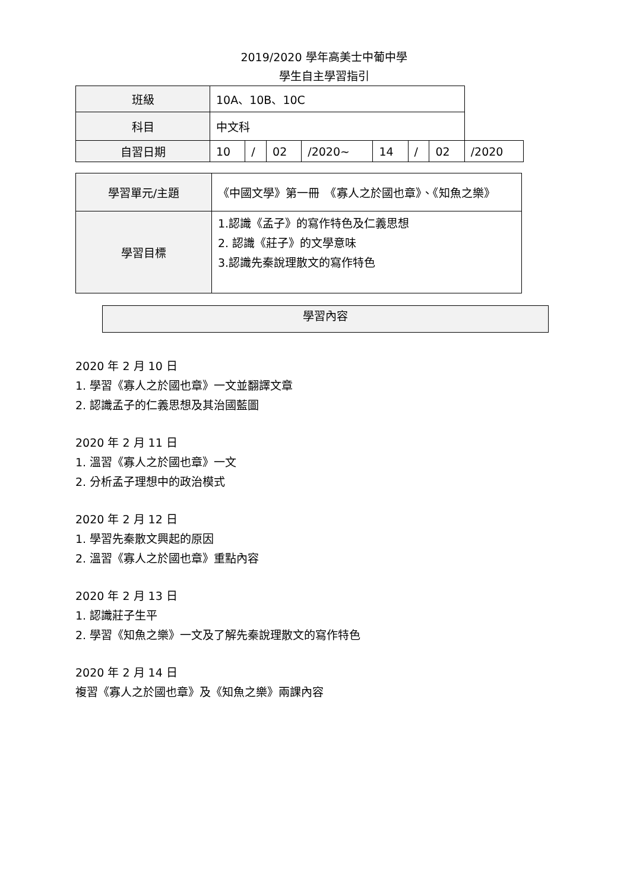2019/2020 學年高美士中葡中學
學生自主學習指引
| 班級 | 10A、10B、10C | | | | | | | |
| 科目 | 中文科 | | | | | | | |
| 自習日期 | 10 | / | 02 | /2020~ | 14 | / | 02 | /2020 |
| 學習單元/主題 | 《中國文學》第一冊 《寡人之於國也章》、《知魚之樂》 |
| 學習目標 | 1.認識《孟子》的寫作特色及仁義思想 2. 認識《莊子》的文學意味 3.認識先秦說理散文的寫作特色 |
學習內容
2020 年 2 月 10 日
1. 學習《寡人之於國也章》一文並翻譯文章
2. 認識孟子的仁義思想及其治國藍圖
2020 年 2 月 11 日
1. 溫習《寡人之於國也章》一文
2. 分析孟子理想中的政治模式
2020 年 2 月 12 日
1. 學習先秦散文興起的原因
2. 溫習《寡人之於國也章》重點內容
2020 年 2 月 13 日
1. 認識莊子生平
2. 學習《知魚之樂》一文及了解先秦說理散文的寫作特色
2020 年 2 月 14 日
複習《寡人之於國也章》及《知魚之樂》兩課內容